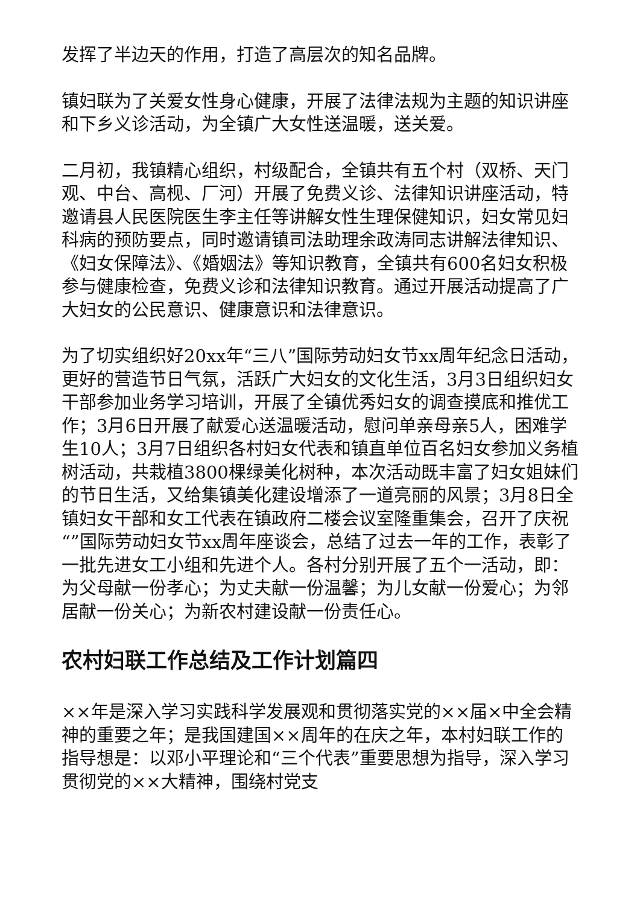发挥了半边天的作用，打造了高层次的知名品牌。
镇妇联为了关爱女性身心健康，开展了法律法规为主题的知识讲座和下乡义诊活动，为全镇广大女性送温暖，送关爱。
二月初，我镇精心组织，村级配合，全镇共有五个村（双桥、天门观、中台、高枧、厂河）开展了免费义诊、法律知识讲座活动，特邀请县人民医院医生李主任等讲解女性生理保健知识，妇女常见妇科病的预防要点，同时邀请镇司法助理余政涛同志讲解法律知识、《妇女保障法》、《婚姻法》等知识教育，全镇共有600名妇女积极参与健康检查，免费义诊和法律知识教育。通过开展活动提高了广大妇女的公民意识、健康意识和法律意识。
为了切实组织好20xx年“三八”国际劳动妇女节xx周年纪念日活动，更好的营造节日气氛，活跃广大妇女的文化生活，3月3日组织妇女干部参加业务学习培训，开展了全镇优秀妇女的调查摸底和推优工作；3月6日开展了献爱心送温暖活动，慰问单亲母亲5人，困难学生10人；3月7日组织各村妇女代表和镇直单位百名妇女参加义务植树活动，共栽植3800棵绿美化树种，本次活动既丰富了妇女姐妹们的节日生活，又给集镇美化建设增添了一道亮丽的风景；3月8日全镇妇女干部和女工代表在镇政府二楼会议室隆重集会，召开了庆祝“”国际劳动妇女节xx周年座谈会，总结了过去一年的工作，表彰了一批先进女工小组和先进个人。各村分别开展了五个一活动，即：为父母献一份孝心；为丈夫献一份温馨；为儿女献一份爱心；为邻居献一份关心；为新农村建设献一份责任心。
农村妇联工作总结及工作计划篇四
××年是深入学习实践科学发展观和贯彻落实党的××届×中全会精神的重要之年；是我国建国××周年的在庆之年，本村妇联工作的指导想是：以邓小平理论和“三个代表”重要思想为指导，深入学习贯彻党的××大精神，围绕村党支